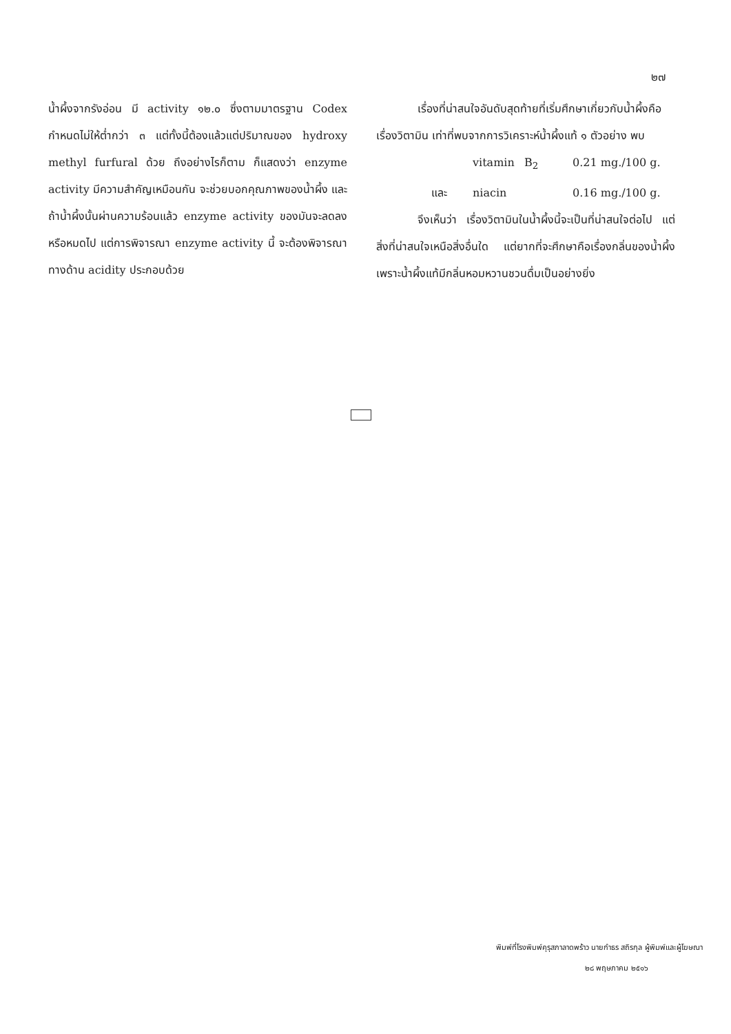๒๗
น้ำผึ้งจากรังอ่อน มี activity ๑๒.๐ ซึ่งตามมาตรฐาน Codex กำหนดไม่ให้ต่ำกว่า ๓ แต่ทั้งนี้ต้องแล้วแต่ปริมาณของ hydroxy methyl furfural ด้วย ถึงอย่างไรก็ตาม ก็แสดงว่า enzyme activity มีความสำคัญเหมือนกัน จะช่วยบอกคุณภาพของน้ำผึ้ง และถ้าน้ำผึ้งนั้นผ่านความร้อนแล้ว enzyme activity ของมันจะลดลงหรือหมดไป แต่การพิจารณา enzyme activity นี้ จะต้องพิจารณาทางด้าน acidity ประกอบด้วย
เรื่องที่น่าสนใจอันดับสุดท้ายที่เริ่มศึกษาเกี่ยวกับน้ำผึ้งคือ เรื่องวิตามิน เท่าที่พบจากการวิเคราะห์น้ำผึ้งแท้ ๑ ตัวอย่าง พบ
vitamin B<sub>2</sub> 0.21 mg./100 g.
และ niacin 0.16 mg./100 g.
จึงเห็นว่า เรื่องวิตามินในน้ำผึ้งนี้จะเป็นที่น่าสนใจต่อไป แต่สิ่งที่น่าสนใจเหนือสิ่งอื่นใด แต่ยากที่จะศึกษาคือเรื่องกลิ่นของน้ำผึ้ง เพราะน้ำผึ้งแท้มีกลิ่นหอมหวานชวนดื่มเป็นอย่างยิ่ง
พิมพ์ที่โรงพิมพ์คุรุสภาลาดพร้าว นายกำธร สถิรกุล ผู้พิมพ์และผู้โฆษณา
๒๘ พฤษภาคม ๒๕๑๖